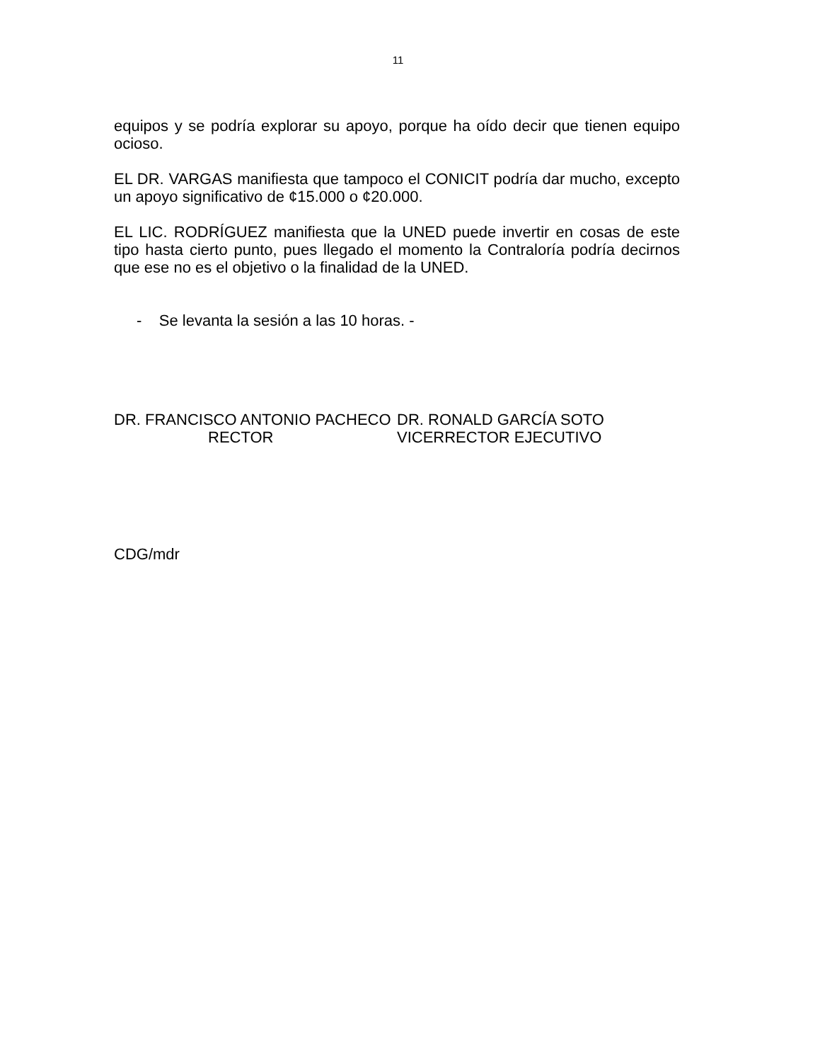11
equipos y se podría explorar su apoyo, porque ha oído decir que tienen equipo ocioso.
EL DR. VARGAS manifiesta que tampoco el CONICIT podría dar mucho, excepto un apoyo significativo de ¢15.000 o ¢20.000.
EL LIC. RODRÍGUEZ manifiesta que la UNED puede invertir en cosas de este tipo hasta cierto punto, pues llegado el momento la Contraloría podría decirnos que ese no es el objetivo o la finalidad de la UNED.
- Se levanta la sesión a las 10 horas. -
DR. FRANCISCO ANTONIO PACHECO
RECTOR
DR. RONALD GARCÍA SOTO
VICERRECTOR EJECUTIVO
CDG/mdr